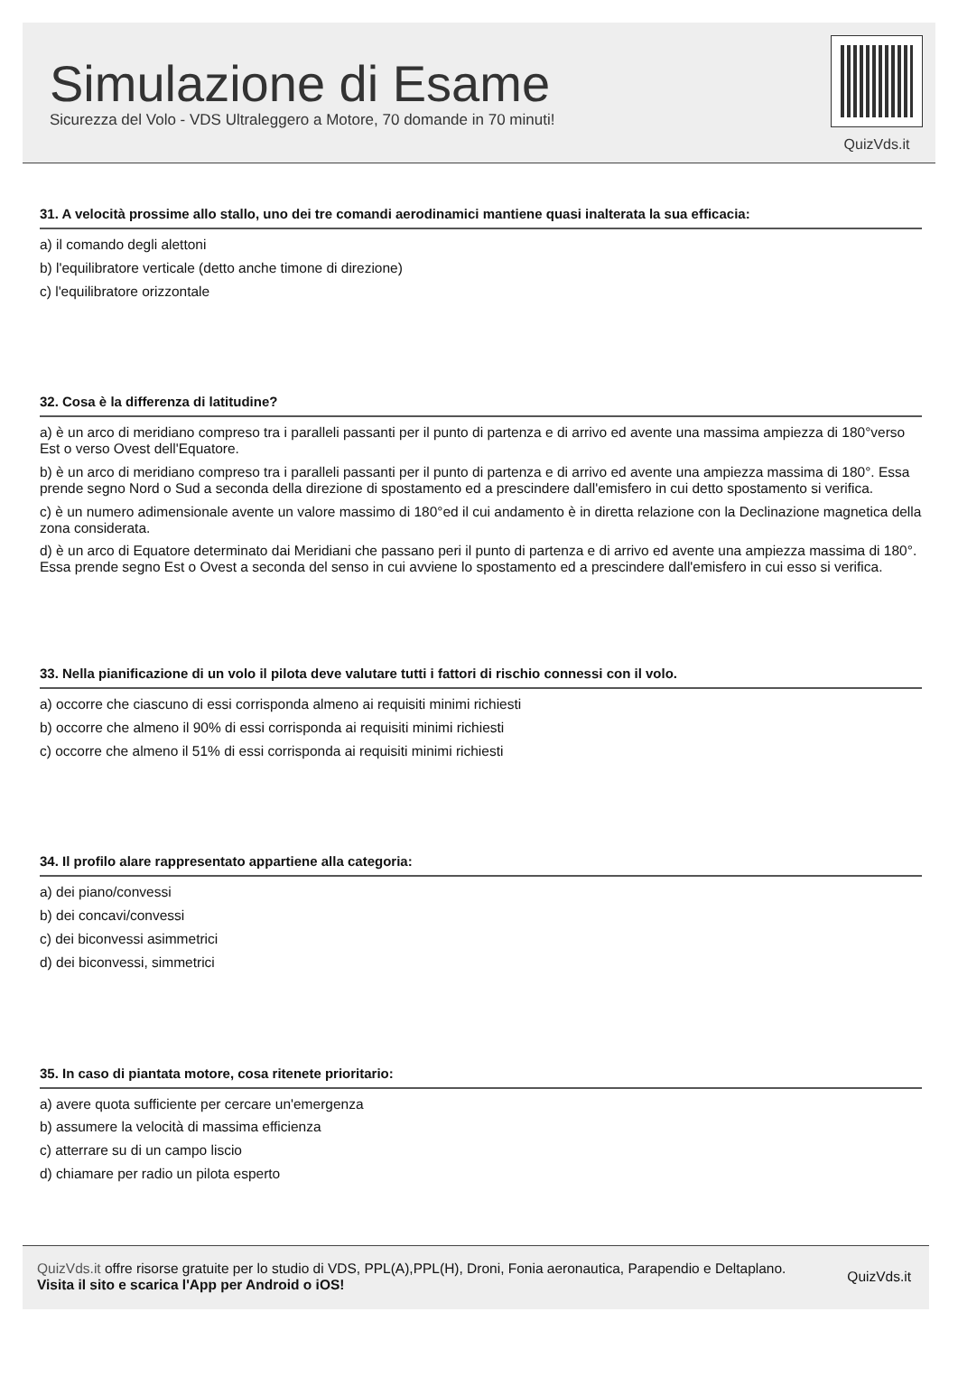Simulazione di Esame
Sicurezza del Volo - VDS Ultraleggero a Motore, 70 domande in 70 minuti!
QuizVds.it
31. A velocità prossime allo stallo, uno dei tre comandi aerodinamici mantiene quasi inalterata la sua efficacia:
a) il comando degli alettoni
b) l'equilibratore verticale (detto anche timone di direzione)
c) l'equilibratore orizzontale
32. Cosa è la differenza di latitudine?
a) è un arco di meridiano compreso tra i paralleli passanti per il punto di partenza e di arrivo ed avente una massima ampiezza di 180°verso Est o verso Ovest dell'Equatore.
b) è un arco di meridiano compreso tra i paralleli passanti per il punto di partenza e di arrivo ed avente una ampiezza massima di 180°. Essa prende segno Nord o Sud a seconda della direzione di spostamento ed a prescindere dall'emisfero in cui detto spostamento si verifica.
c) è un numero adimensionale avente un valore massimo di 180°ed il cui andamento è in diretta relazione con la Declinazione magnetica della zona considerata.
d) è un arco di Equatore determinato dai Meridiani che passano peri il punto di partenza e di arrivo ed avente una ampiezza massima di 180°. Essa prende segno Est o Ovest a seconda del senso in cui avviene lo spostamento ed a prescindere dall'emisfero in cui esso si verifica.
33. Nella pianificazione di un volo il pilota deve valutare tutti i fattori di rischio connessi con il volo.
a) occorre che ciascuno di essi corrisponda almeno ai requisiti minimi richiesti
b) occorre che almeno il 90% di essi corrisponda ai requisiti minimi richiesti
c) occorre che almeno il 51% di essi corrisponda ai requisiti minimi richiesti
34. Il profilo alare rappresentato appartiene alla categoria:
a) dei piano/convessi
b) dei concavi/convessi
c) dei biconvessi asimmetrici
d) dei biconvessi, simmetrici
35. In caso di piantata motore, cosa ritenete prioritario:
a) avere quota sufficiente per cercare un'emergenza
b) assumere la velocità di massima efficienza
c) atterrare su di un campo liscio
d) chiamare per radio un pilota esperto
QuizVds.it offre risorse gratuite per lo studio di VDS, PPL(A),PPL(H), Droni, Fonia aeronautica, Parapendio e Deltaplano.
Visita il sito e scarica l'App per Android o iOS!
QuizVds.it